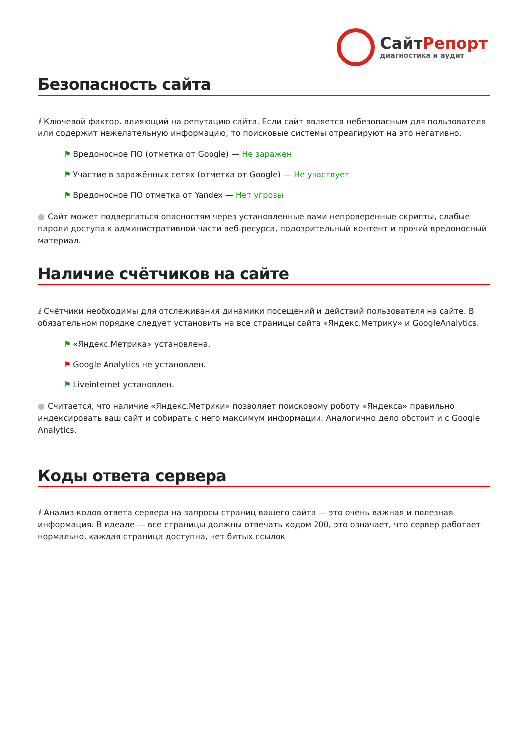СайтРепорт
диагностика и аудит
Безопасность сайта
i Ключевой фактор, влияющий на репутацию сайта. Если сайт является небезопасным для пользователя или содержит нежелательную информацию, то поисковые системы отреагируют на это негативно.
⚑ Вредоносное ПО (отметка от Google) — Не заражен
⚑ Участие в заражённых сетях (отметка от Google) — Не участвует
⚑ Вредоносное ПО отметка от Yandex — Нет угрозы
● Сайт может подвергаться опасностям через установленные вами непроверенные скрипты, слабые пароли доступа к административной части веб-ресурса, подозрительный контент и прочий вредоносный материал.
Наличие счётчиков на сайте
i Счётчики необходимы для отслеживания динамики посещений и действий пользователя на сайте. В обязательном порядке следует установить на все страницы сайта «Яндекс.Метрику» и GoogleAnalytics.
⚑ «Яндекс.Метрика» установлена.
⚑ Google Analytics не установлен.
⚑ Liveinternet установлен.
● Считается, что наличие «Яндекс.Метрики» позволяет поисковому роботу «Яндекса» правильно индексировать ваш сайт и собирать с него максимум информации. Аналогично дело обстоит и с Google Analytics.
Коды ответа сервера
i Анализ кодов ответа сервера на запросы страниц вашего сайта — это очень важная и полезная информация. В идеале — все страницы должны отвечать кодом 200, это означает, что сервер работает нормально, каждая страница доступна, нет битых ссылок